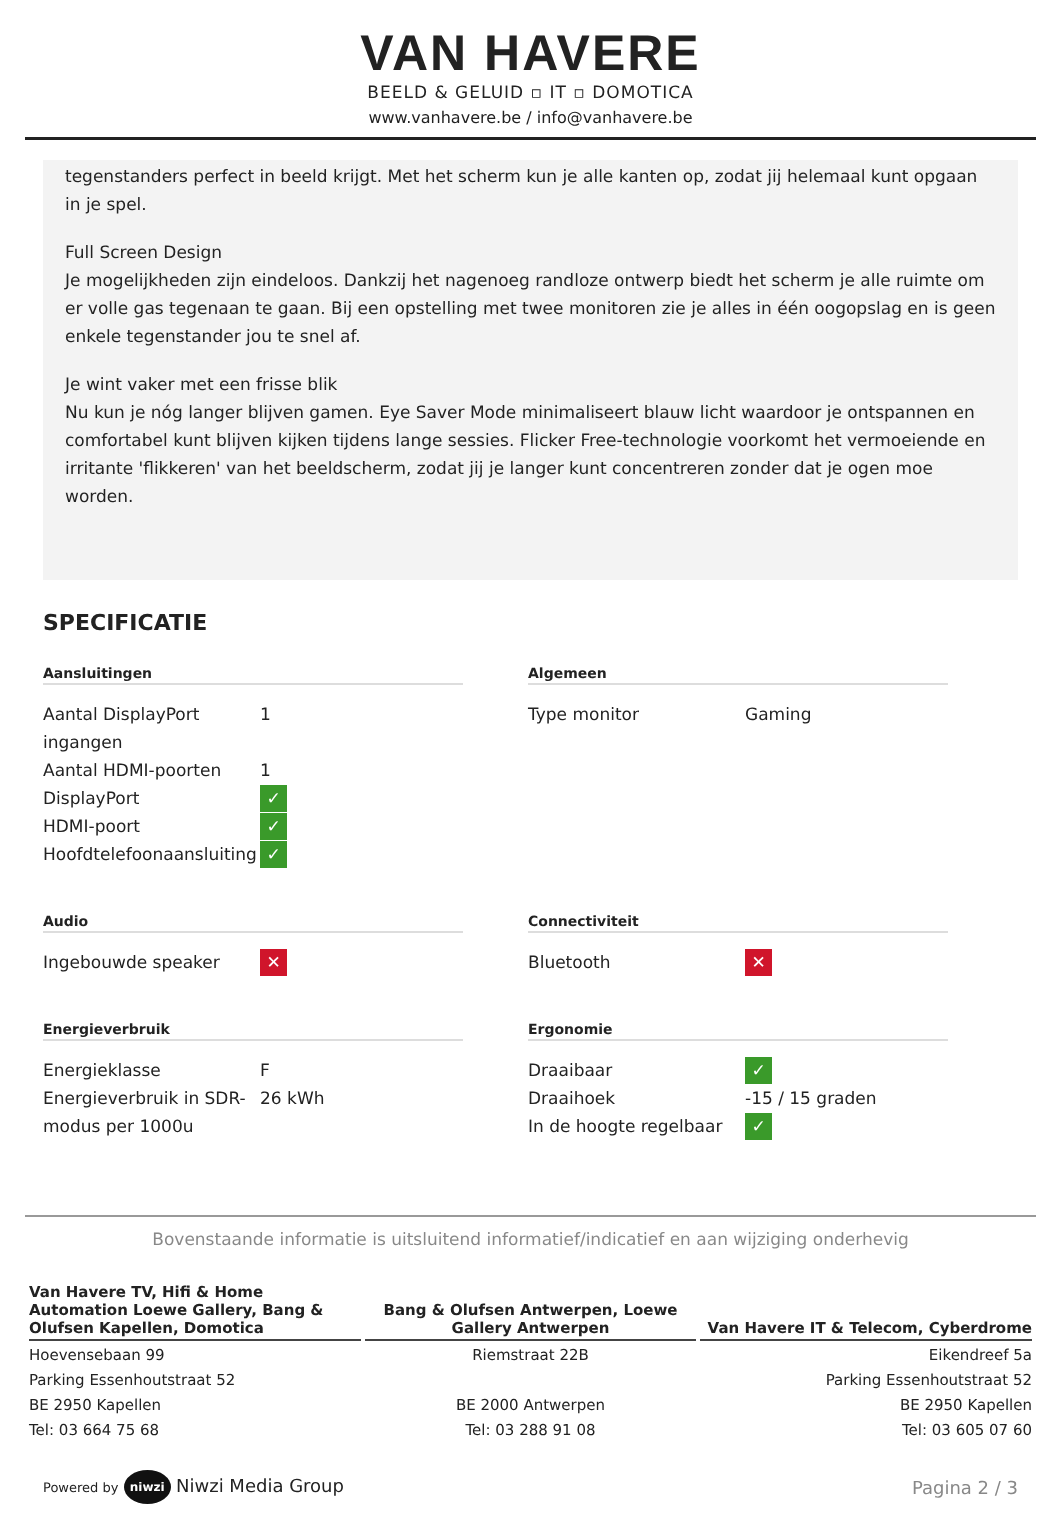VAN HAVERE
BEELD & GELUID ▫ IT ▫ DOMOTICA
www.vanhavere.be / info@vanhavere.be
tegenstanders perfect in beeld krijgt. Met het scherm kun je alle kanten op, zodat jij helemaal kunt opgaan in je spel.
Full Screen Design
Je mogelijkheden zijn eindeloos. Dankzij het nagenoeg randloze ontwerp biedt het scherm je alle ruimte om er volle gas tegenaan te gaan. Bij een opstelling met twee monitoren zie je alles in één oogopslag en is geen enkele tegenstander jou te snel af.
Je wint vaker met een frisse blik
Nu kun je nóg langer blijven gamen. Eye Saver Mode minimaliseert blauw licht waardoor je ontspannen en comfortabel kunt blijven kijken tijdens lange sessies. Flicker Free-technologie voorkomt het vermoeiende en irritante 'flikkeren' van het beeldscherm, zodat jij je langer kunt concentreren zonder dat je ogen moe worden.
SPECIFICATIE
Aansluitingen
| Aantal DisplayPort ingangen | 1 |
| Aantal HDMI-poorten | 1 |
| DisplayPort | ✓ |
| HDMI-poort | ✓ |
| Hoofdtelefoonaansluiting | ✓ |
Algemeen
| Type monitor | Gaming |
Audio
| Ingebouwde speaker | ✕ |
Connectiviteit
| Bluetooth | ✕ |
Energieverbruik
| Energieklasse | F |
| Energieverbruik in SDR-modus per 1000u | 26 kWh |
Ergonomie
| Draaibaar | ✓ |
| Draaihoek | -15 / 15 graden |
| In de hoogte regelbaar | ✓ |
Bovenstaande informatie is uitsluitend informatief/indicatief en aan wijziging onderhevig
Van Havere TV, Hifi & Home Automation Loewe Gallery, Bang & Olufsen Kapellen, Domotica
Hoevensebaan 99
Parking Essenhoutstraat 52
BE 2950 Kapellen
Tel: 03 664 75 68
Bang & Olufsen Antwerpen, Loewe Gallery Antwerpen
Riemstraat 22B
BE 2000 Antwerpen
Tel: 03 288 91 08
Van Havere IT & Telecom, Cyberdrome
Eikendreef 5a
Parking Essenhoutstraat 52
BE 2950 Kapellen
Tel: 03 605 07 60
Powered by niwzi Niwzi Media Group
Pagina 2 / 3